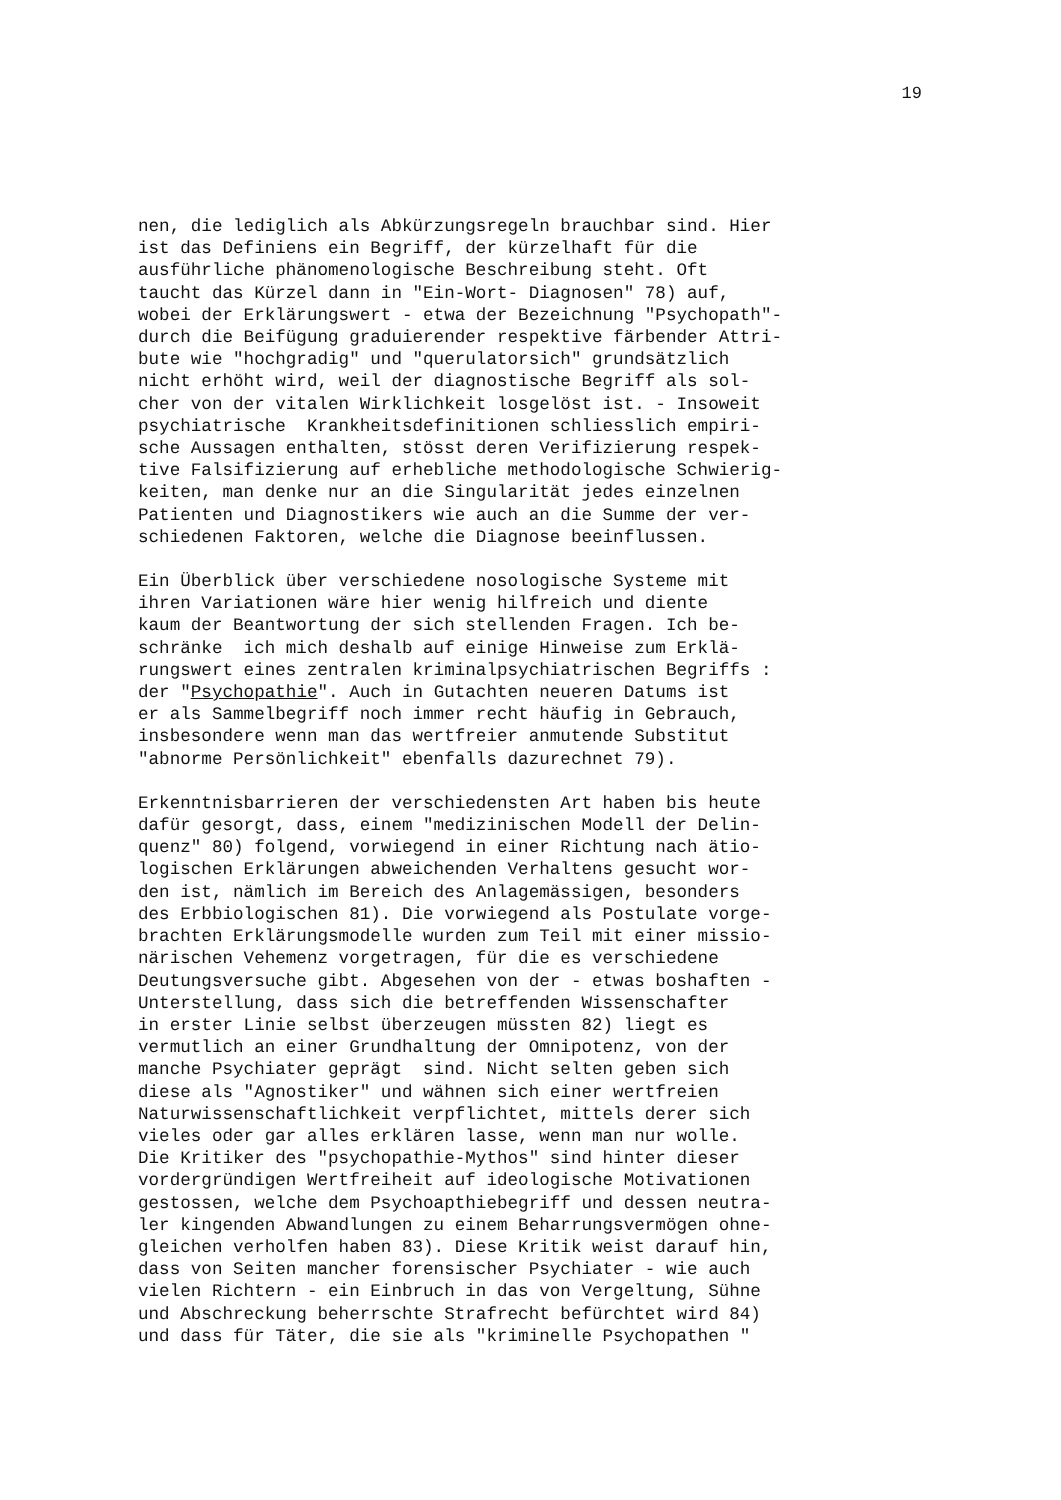19
nen, die lediglich als Abkürzungsregeln brauchbar sind. Hier ist das Definiens ein Begriff, der kürzelhaft für die ausführliche phänomenologische Beschreibung steht. Oft taucht das Kürzel dann in "Ein-Wort- Diagnosen" 78) auf, wobei der Erklärungswert - etwa der Bezeichnung "Psychopath"- durch die Beifügung graduierender respektive färbender Attri- bute wie "hochgradig" und "querulatorsich" grundsätzlich nicht erhöht wird, weil der diagnostische Begriff als sol- cher von der vitalen Wirklichkeit losgelöst ist. - Insoweit psychiatrische Krankheitsdefinitionen schliesslich empiri- sche Aussagen enthalten, stösst deren Verifizierung respek- tive Falsifizierung auf erhebliche methodologische Schwierig- keiten, man denke nur an die Singularität jedes einzelnen Patienten und Diagnostikers wie auch an die Summe der ver- schiedenen Faktoren, welche die Diagnose beeinflussen.
Ein Überblick über verschiedene nosologische Systeme mit ihren Variationen wäre hier wenig hilfreich und diente kaum der Beantwortung der sich stellenden Fragen. Ich be- schränke ich mich deshalb auf einige Hinweise zum Erklä- rungswert eines zentralen kriminalpsychiatrischen Begriffs : der "Psychopathie". Auch in Gutachten neueren Datums ist er als Sammelbegriff noch immer recht häufig in Gebrauch, insbesondere wenn man das wertfreier anmutende Substitut "abnorme Persönlichkeit" ebenfalls dazurechnet 79).
Erkenntnisbarrieren der verschiedensten Art haben bis heute dafür gesorgt, dass, einem "medizinischen Modell der Delin- quenz" 80) folgend, vorwiegend in einer Richtung nach ätio- logischen Erklärungen abweichenden Verhaltens gesucht wor- den ist, nämlich im Bereich des Anlagemässigen, besonders des Erbbiologischen 81). Die vorwiegend als Postulate vorge- brachten Erklärungsmodelle wurden zum Teil mit einer missio- närischen Vehemenz vorgetragen, für die es verschiedene Deutungsversuche gibt. Abgesehen von der - etwas boshaften - Unterstellung, dass sich die betreffenden Wissenschafter in erster Linie selbst überzeugen müssten 82) liegt es vermutlich an einer Grundhaltung der Omnipotenz, von der manche Psychiater geprägt sind. Nicht selten geben sich diese als "Agnostiker" und wähnen sich einer wertfreien Naturwissenschaftlichkeit verpflichtet, mittels derer sich vieles oder gar alles erklären lasse, wenn man nur wolle. Die Kritiker des "psychopathie-Mythos" sind hinter dieser vordergründigen Wertfreiheit auf ideologische Motivationen gestossen, welche dem Psychoapthiebegriff und dessen neutra- ler kingenden Abwandlungen zu einem Beharrungsvermögen ohne- gleichen verholfen haben 83). Diese Kritik weist darauf hin, dass von Seiten mancher forensischer Psychiater - wie auch vielen Richtern - ein Einbruch in das von Vergeltung, Sühne und Abschreckung beherrschte Strafrecht befürchtet wird 84) und dass für Täter, die sie als "kriminelle Psychopathen "